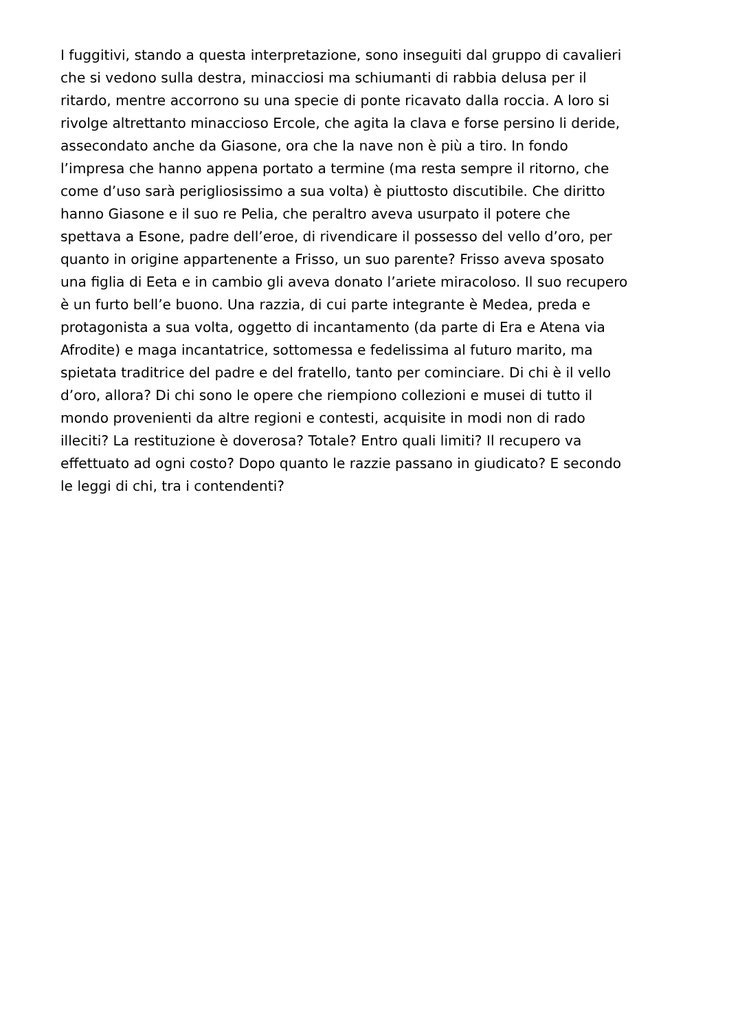I fuggitivi, stando a questa interpretazione, sono inseguiti dal gruppo di cavalieri
che si vedono sulla destra, minacciosi ma schiumanti di rabbia delusa per il
ritardo, mentre accorrono su una specie di ponte ricavato dalla roccia. A loro si
rivolge altrettanto minaccioso Ercole, che agita la clava e forse persino li deride,
assecondato anche da Giasone, ora che la nave non è più a tiro. In fondo
l’impresa che hanno appena portato a termine (ma resta sempre il ritorno, che
come d’uso sarà perigliosissimo a sua volta) è piuttosto discutibile. Che diritto
hanno Giasone e il suo re Pelia, che peraltro aveva usurpato il potere che
spettava a Esone, padre dell’eroe, di rivendicare il possesso del vello d’oro, per
quanto in origine appartenente a Frisso, un suo parente? Frisso aveva sposato
una figlia di Eeta e in cambio gli aveva donato l’ariete miracoloso. Il suo recupero
è un furto bell’e buono. Una razzia, di cui parte integrante è Medea, preda e
protagonista a sua volta, oggetto di incantamento (da parte di Era e Atena via
Afrodite) e maga incantatrice, sottomessa e fedelissima al futuro marito, ma
spietata traditrice del padre e del fratello, tanto per cominciare. Di chi è il vello
d’oro, allora? Di chi sono le opere che riempiono collezioni e musei di tutto il
mondo provenienti da altre regioni e contesti, acquisite in modi non di rado
illeciti? La restituzione è doverosa? Totale? Entro quali limiti? Il recupero va
effettuato ad ogni costo? Dopo quanto le razzie passano in giudicato? E secondo
le leggi di chi, tra i contendenti?